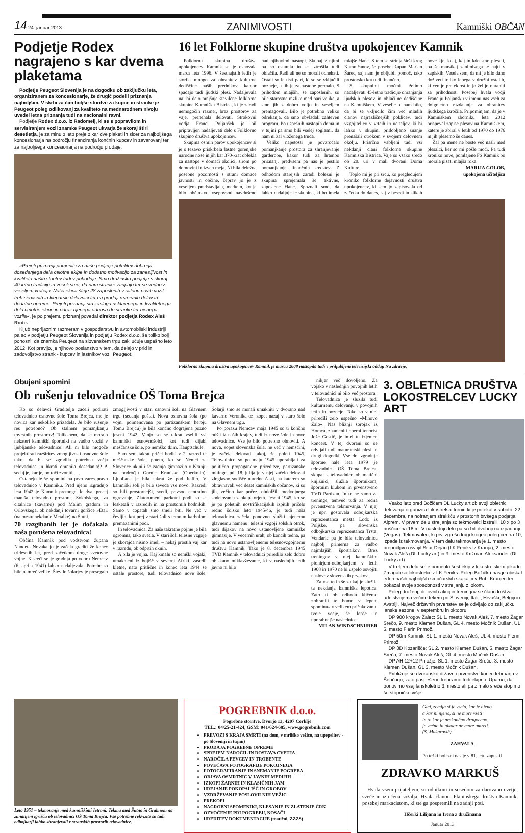14 24. januar 2013 ZANIMIVOSTI Kamniški OBČAN
Podjetje Rodex nagrajeno s kar dvema plaketama
Podjetje Peugeot Slovenija je na dogodku ob zaključku leta, organiziranem za koncesionarje, že drugič podelil priznanja najboljšim. V skrbi za čim boljše storitve za kupce in stranke je Peugeot poleg odlikovanj za kvaliteto na mednarodnem nivoju uvedel letna priznanja tudi na nacionalni ravni.
Podjetje Rodex d.o.o. iz Radomelj, ki se s popravilom in servisiranjem vozil znamke Peugeot ukvarja že skoraj štiri desetletja, je za minulo leto prejelo kar dve plaketi in sicer za najboljšega koncesionarja na področju financiranja končnih kupcev in zavarovanj ter za najboljšega koncesionarja na področju prodaje.
»Prejeti priznanji pomenita za naše podjetje potrditev dobrega dosedanjega dela celotne ekipe in dodatno motivacijo za zanesljivost in kvaliteto naših storitev tudi v prihodnje. Smo družinsko podjetje s skoraj 40-letno tradicijo in veseli smo, da nam stranke zaupajo ter se vedno z veseljem vračajo. Naša ekipa šteje 28 zaposlenih v salonu novih vozil, treh servisnih in kleparski delavnici ter na prodaji rezervnih delov in dodatne opreme. Prejeti priznanji sta zasluga usklajenega in kvalitetnega dela celotne ekipe in odraz njenega odnosa do stranke ter njenega vozila«, je po prejemu priznanj povedal direktor podjetja Rodex Aleš Rode.
Kljub neprijaznim razmeram v gospodarstvu in avtomobilski industriji pa so v podjetju Peugeot Slovenija in podjetju Rodex d.o.o. še toliko bolj ponosni, da znamka Peugeot na slovenskem trgu zaključuje uspešno leto 2012. Kot pravijo, je njihovo poslanstvo v tem, da delajo v prid in zadovoljstvo strank - kupcev in lastnikov vozil Peugeot.
16 let Folklorne skupine društva upokojencev Kamnik
Folklorna skupina društva upokojencev Kamnik se je osnovala marca leta 1996. V šestnajstih letih je storila mnogo za ohranitev kulturne dediščine naših prednikov, kamor spadajo tudi ljudski plesi. Nadaljevala naj bi delo prejšnje številčne folklorne skupine Kamniška Bistrica, ki je zaradi nemogočih razmer, brez prostorov za vaje, prenehala delovati. Strokovni vodja Franci Poljanšek je bil pripravljen nadaljevati delo s Folklorno skupino društva upokojencev.
Skupina osmih parov upokojencev si je s težavo priskrbela lastne gorenjske narodne noše in jih kar 370-krat oblekla za nastope v domači okolici, širom po domovini in izven meja. Ni bila deležna posebne pozornosti s strani domače javnosti in občine, čeprav jo je z veseljem predstavljala, medtem, ko je bilo občinstvo vsepovsod navdušeno nad njihovimi nastopi. Skupaj z njimi pa so ostarela in se iztrošila tudi oblačila. Radi ali ne so morali odnehati. Ostali so le tisti pari, ki so se vključili pozneje, a jih je za nastope premalo. S prihodom mlajših, še zaposlenih, so bile starostne razlike med pari velike, a smo jih z dobro voljo in veseljem premagovali. Bilo je potrebno veliko odrekanja, da smo obvladali zahteven program. Po uspešnih nastopih doma in v tujini pa smo bili vselej soglasni, da nam ni žal vloženega truda.
Veliko napetosti je povzročalo pomanjkanje prostora za shranjevanje garderobe, kakor tudi za hrambo priznanj, predvsem pa nas je pestilo pomanjkanje finančnih sredstev. Z odhodom starejših zaradi bolezni je skupina sprejemala še aktivne, zaposlene člane. Spoznali smo, da lahko nadaljuje le skupina, ki bo imela mlajše člane. S tem se strinja širši krog Kamničanov, še posebej župan Marjan Šarec, saj nam je obljubil pomoč, tako prostorsko kot tudi finančno.
S skupnimi močmi želimo nadaljevati 45-letno tradicijo ohranjanja ljudskih plesov in oblačilne dediščine na Kamniškem. V veselje bi nam bilo, da bi se vključilo čim več mladih članov najrazličnejših poklicev, tudi vzgojiteljev v vrtcih in učiteljev, ki bi lahko v skupini pridobljeno znanje prenašali otrokom v svojem delovnem okolju. Prisrčno vabljeni tudi vsi nekdanji člani folklorne skupine Kamniška Bistrica. Vaje so vsako sredo ob 20. uri v mali dvorani Doma Kulture.
Toplo mi je pri srcu, ko pregledujem kroniko folklorne dejavnosti društva upokojencev, ki sem jo zapisovala od začetka do danes, saj v besedi in slikah pove kje, kdaj, kaj in kdo smo plesali, pa še marsikaj zanimivega je najti v zapiskih. Vesela sem, da mi je bilo dano doživeti toliko lepega v družbi ostalih, ki cenijo preteklost in jo želijo ohraniti za prihodnost. Posebej hvala vodji Franciju Poljanšku v imenu nas vseh za dolgoletno razdajanje za ohranitev ljudskega izročila. Pripominjam, da je v Kamniškem zborniku leta 2012 prispeval zapise plesov na Kamniškem, katere je zbiral v letih od 1970 do 1976 in jih plešemo še danes.
Žal pa mene ne boste več našli med plesalci, ker so mi pošle moči. Pa tudi kroniko nove, pomlajene FS Kamnik bo morala pisati mlajša roka.
MARIJA GOLOB,
upokojena učiteljica
Folklorna skupina društva upokojencev Kamnik je marca 2008 nastopila tudi v priljubljeni televizijski oddaji Na zdravje.
Obujeni spomini
Ob rušenju telovadnice OŠ Toma Brejca
Ko so delavci Graditelja začeli podirati telovadnico osnovne šole Toma Brejca, me je novica kar nekoliko prizadela. Je bilo rušenje res potrebno? Ob stalnem pomanjkanju tovrstnih prostorov! Toliksnem, da se morajo nekateri kamniški športniki na vadbo voziti v ljubljanske telovadnice! Ali ni bilo mogoče projektirati razširitev zmogljivosti osnovne šole tako, da bi se zgradila potrebna večja telovadnica in hkrati ohranila dosedanja!? A sedaj je, kar je, po toči zvoniti . . .
Ostanejo le še spomini na prvo zares pravo telovadnico v Kamniku. Pred njeno izgradnjo leta 1942 je Kamnik premogel le dva, precej manjša telovadna prostora. Sokolskega, za čitalnico (kavarno) pod Malim gradom in Orlovskega, ob nekdanji tovarni gorčice »Eta« (na mestu nekdanje Metalke) na Šutni.
70 razgibanih let je dočakala naša porušena telovadnica!
Občina Kamnik pod vodstvom župana Nandeta Novaka jo je začela graditi že konec tridesetih let, pred začetkom druge svetovne vojne. K sreči se je gradnja po vdoru Nemcev (6. aprila 1941) lahko nadaljevala. Potrebe so bile namreč velike. Število šolarjev je presegalo zmogljivosti v stari osnovni šoli na Glavnem trgu (sedanja pošta). Nova osnovna šola (po vojni poimenovana po partizanskem heroju Tomu Brejcu) je bila končno dograjena pozno jeseni 1942. Vanjo so se takrat vselili vsi kamniški osnovnošolci, kot tudi dijaki meščanske šole, po nemško tkim. Hauptschule.
Sam sem takrat pričel hoditi v 2. razred te meščanske šole, potem, ko so Nemci za Slovence ukinili še zadnjo gimnazijo v Kranju na področju Gornje Kranjske (Oberkrain). Ljubljana je bila takrat že pod Italijo. V kamniški šoli je bilo seveda vse novo. Razredi so bili prostornejši, svetli, povsod centralno ogrevanje. Zlatorumeni parketni podi so se lesketali v razredih in na prostornih hodnikih. Samo v copatah smo smeli biti. Ne več v čevljih, kot prej v stari šoli s temnim karbolom premazanimi podi.
In telovadnica. Za naše takratne pojme je bila ogromna, tako svetla. V stari šoli telesne vzgoje je skorajda nismo imeli – nekaj prostih vaj kar v razredu, ob odprtih oknih.
A bila je vojna. Kaj kmalu so nemški vojaki, umaknjeni iz bojišč v severni Afriki, zasedli kletne, nato pritlične in konec leta 1944 še ostale prostore, tudi telovadnico nove šole. Šolarji smo se morali umakniti v dvorano nad kavarno Veronika oz. zopet nazaj v staro šolo na Glavnem trgu.
Po porazu Nemcev maja 1945 so ti končno odšli iz naših krajev, tudi iz nove šole in nove telovadnice. Vse je bilo potrebno obnoviti. A nova, zopet slovenska šola, ne več v nemščini, je začela delovati takoj, že poleti 1945. Telovadnico so po maju 1945 uporabljali za politično propagandne prireditve, partizanske mitinge ipd. 18. julija je v njej začelo delovati zloglasno sodišče narodne časti, na katerem so obravnavali več deset kamniških občanov, ki so jih, večino kar počez, obdolžili medvojnega sodelovanja z okupatorjem. Jeseni 1945, ko se je po poletnih nostrifikacijskih izpitih pričelo redno šolsko leto 1945/46, je tudi naša telovadnica začela ponovno služiti njenemu glavnemu namenu: telesni vzgoji šolskih otrok, tudi dijakov na novo ustanovljene kamniške gimnazije. V večernih urah, ob koncih tedna, pa tudi na novo ustanovljenemu telesnovzgojnemu društvu Kamnik. Tako je 8. decembra 1945 TVD Kamnik v telovadnici priredilo zelo dobro obiskano miklavževanje, ki v naslednjih letih javno ni bilo
nikjer več dovoljeno. Za vojsko v naslednjih povojnih letih v telovadnici ni bilo več prostora.
Telovadnica je služila tudi kulturnemu delovanju v povojnih letih in pozneje. Tako so v njej priredili zelo uspešno »Mihovo Zalo«. Naš bližnji sorojak iz Homca, znameniti operni tenorist Jože Gostič, je imel tu izjemen koncert. V tej dvorani so se odvijali tudi maturantski plesi in drugi dogodki. Vse do izgradnje športne hale leta 1979 je telovadnica OŠ Toma Brejca, skupaj s telovadnico ob matični knjižnici, služila športnikom, športnim klubom in prvenstveno TVD Partizan. In to ne samo za treninge, temveč tudi za redna prvenstvena tekmovanja. V njej je npr. gostovala odbojkarska reprezentanca mesta Lodz iz Poljske, pa slovenska odbojkarska reprezentanca Trsta. Vendarle pa je bila telovadnica najbolj primerna za vadbo najmlajših športnikov. Brez treningov v njej kamniškim pionirjem-odbojkarjem v letih 1968 in 1970 ne bi uspelo osvojiti naslovov slovenskih prvakov.
Za vse to in še za kaj je služila ta nekdanja kamniška lepotica. Zato ti ob odhodu kličemo »ohranili te bomo v lepem spominu« v velikem pričakovanju tvoje večje, še lepše in uporabnejše naslednice.
MILAN WINDSCHNURER
3. OBLETNICA DRUŠTVA LOKOSTRELCEV LUCKY ART
Vsako leto pred Božičem DL Lucky art ob svoji obletnici delovanja organizira lokostrelski turnir, ki je potekal v soboto, 22. decembra, na notranjem strelišču v prostorih bivšega podjetja Alprem. V prvem delu streljanja so tekmovalci izstrelili 10 x po 3 puščice na 18 m. V naslednji delu pa so bili dvoboji na izpadanje (Vegas). Tekmovalec, ki prvi zgreši drugi krogec poleg centra 10, izpade iz tekmovanja. V tem delu tekmovanja je 1. mesto prepričljivo osvojil Sitar Dejan (LK Feniks iz Kranja), 2. mesto Novak Aleš (DL Lucky art) in 3. mesto Križman Aleksander (DL Lucky art).
V tretjem delu se je pomerilo šest ekip v lokostrelskem pikadu. Zmagali so lokostrelci iz LK Feniks. Poleg Božička nas je obiskal eden naših najboljših smučarskih skakalcev Robi Kranjec ter pokazal svoje sposobnosti v streljanju z lokom.
Poleg druženj, delovnih akcij in treningov se člani društva udejstvujemo večine tekem po Sloveniji, Italiji, Hrvaški, Belgiji in Avstriji. Največ državnih prvenstev se je odvijajo ob zaključku lanske sezone, v septembru in oktobru.
DP 900 krogov Žalec: SL 1. mesto Novak Aleš, 7. mesto Žagar Srečo, 9. mesto Klemen Dušan, GL 4. mesto Močnik Dušan, UL 5. mesto Flerin Primož.
DP 50m Kamnik: SL 1. mesto Novak Aleš, UL 4. mesto Flerin Primož.
DP 3D Kozarišče: SL 2. mesto Klemen Dušan, 5. mesto Žagar Srečo, 7. mesto Novak Aleš, GL 4. mesto Močnik Dušan.
DP AH 12+12 Priložje: SL 1. mesto Žagar Srečo, 3. mesto Klemen Dušan, GL 3. mesto Močnik Dušan.
Približuje se dvoransko državno prvenstvo konec februarja v Šenčurju, zato pospešeno treniramo tudi ekipno. Upamo, da ponovimo vsaj lanskoletno 3. mesto ali pa z malo sreče stopimo še stopničko višje.
Leto 1951 – tekmovanje med kamniškimi četrtmi. Tekma med Šutno in Grabnom na zunanjem igrišču ob telovadnici OŠ Toma Brejca. Vse potrebne rekvizite so tudi odbojkarji lahko shranjevali v stranskih prostorih telovadnice.
POGREBNIK d.o.o.
Pogrebne storitve, Dvorje 13, 4207 Cerklje
TEL.: 04/25-21-424, GSM: 041/624-685, www.pogrebnik.com
PREVOZI S KRAJA SMRTI (na dom, v mrliško vežico, na upepelitev - po Sloveniji in tujini)
PRODAJA POGREBNE OPREME
SPREJEM NAROČIL IN DOSTAVA CVETJA
NAROČILA PEVCEV IN TROBENTE
POVEČAVA FOTOGRAFIJE POKOJNEGA
FOTOGRAFIRANJE IN SNEMANJE POGREBA
OBJAVA OSMRTNIC V JAVNIH MEDIJIH
IZKOPI ŽARNIH IN KLASIČNIH JAM
UREJANJE POKOPALIŠČ IN GROBOV
VZDRŽEVANJE POSLOVILNIH VEŽIC
PREKOPI
NAGROBNI SPOMENIKI, KLESANJE IN ZLATENJE ČRK
OZVOČENJE PRI POGREBU, NOSAČI
UREDITEV DOKUMENTACIJE (matični, ZZZS)
Glej, zemlja si je vzela, kar je njeno
a kar ni njeno, si ne more vzeti
in to kar je neskončno dragoceno,
je večno in nikdar ne more umreti.
(S. Makarovič)
ZAHVALA
Po težki bolezni nas je v 81. letu zapustil
ZDRAVKO MARKUŠ
Hvala vsem prijateljem, sorodnikom in sosedom za darovano cvetje, sveče in izrečena sožalja. Hvala članom Planinskega društva Kamnik, posebej markacistom, ki ste ga pospremili na zadnji poti.
Hčerki Lilijana in Irena z družinama
Januar 2013